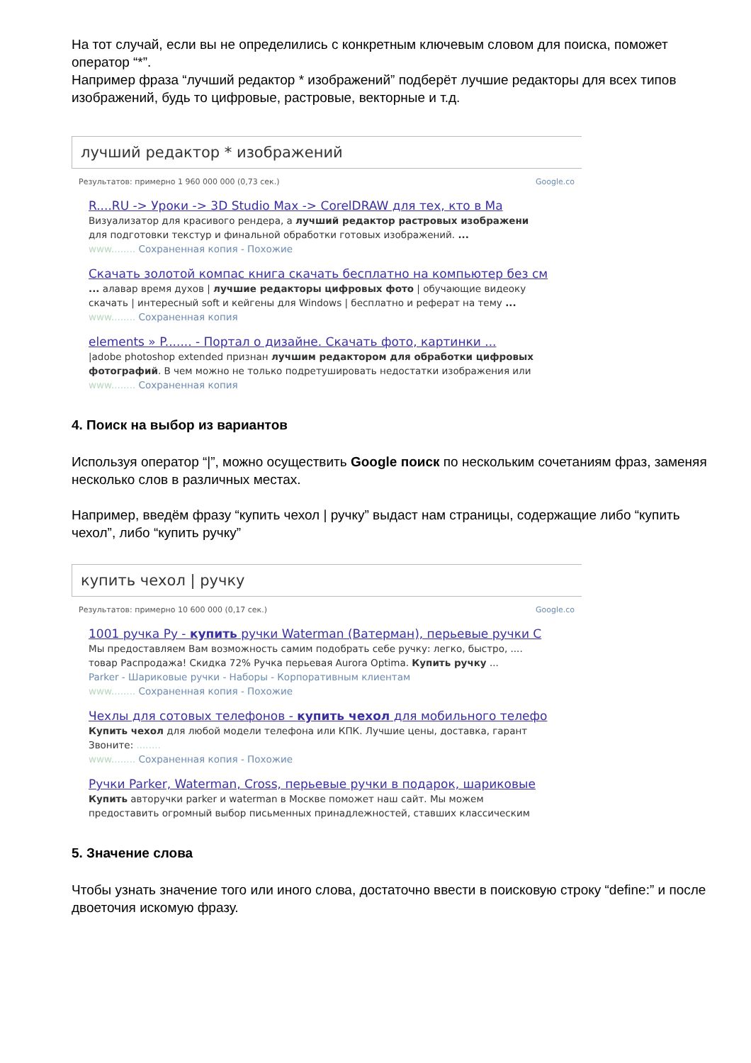На тот случай, если вы не определились с конкретным ключевым словом для поиска, поможет оператор “*”.
Например фраза “лучший редактор * изображений” подберёт лучшие редакторы для всех типов изображений, будь то цифровые, растровые, векторные и т.д.
лучший редактор * изображений
Результатов: примерно 1 960 000 000 (0,73 сек.) Google.co
R....RU -> Уроки -> 3D Studio Max -> CorelDRAW для тех, кто в Ма
Визуализатор для красивого рендера, а лучший редактор растровых изображени
для подготовки текстур и финальной обработки готовых изображений. ...
www........ Сохраненная копия - Похожие
Скачать золотой компас книга скачать бесплатно на компьютер без см
... алавар время духов | лучшие редакторы цифровых фото | обучающие видеоку
скачать | интересный soft и кейгены для Windows | бесплатно и реферат на тему ...
www........ Сохраненная копия
elements » P....... - Портал о дизайне. Скачать фото, картинки ...
|adobe photoshop extended признан лучшим редактором для обработки цифровых
фотографий. В чем можно не только подретушировать недостатки изображения или
www........ Сохраненная копия
4. Поиск на выбор из вариантов
Используя оператор “|”, можно осуществить Google поиск по нескольким сочетаниям фраз, заменяя несколько слов в различных местах.
Например, введём фразу “купить чехол | ручку” выдаст нам страницы, содержащие либо “купить чехол”, либо “купить ручку”
купить чехол | ручку
Результатов: примерно 10 600 000 (0,17 сек.) Google.co
1001 ручка Ру - купить ручки Waterman (Ватерман), перьевые ручки С
Мы предоставляем Вам возможность самим подобрать себе ручку: легко, быстро, ....
товар Распродажа! Скидка 72% Ручка перьевая Aurora Optima. Купить ручку ...
Parker - Шариковые ручки - Наборы - Корпоративным клиентам
www........ Сохраненная копия - Похожие
Чехлы для сотовых телефонов - купить чехол для мобильного телефо
Купить чехол для любой модели телефона или КПК. Лучшие цены, доставка, гарант
Звоните: ........
www........ Сохраненная копия - Похожие
Ручки Parker, Waterman, Cross, перьевые ручки в подарок, шариковые
Купить авторучки parker и waterman в Москве поможет наш сайт. Мы можем
предоставить огромный выбор письменных принадлежностей, ставших классическим
5. Значение слова
Чтобы узнать значение того или иного слова, достаточно ввести в поисковую строку “define:” и после двоеточия искомую фразу.